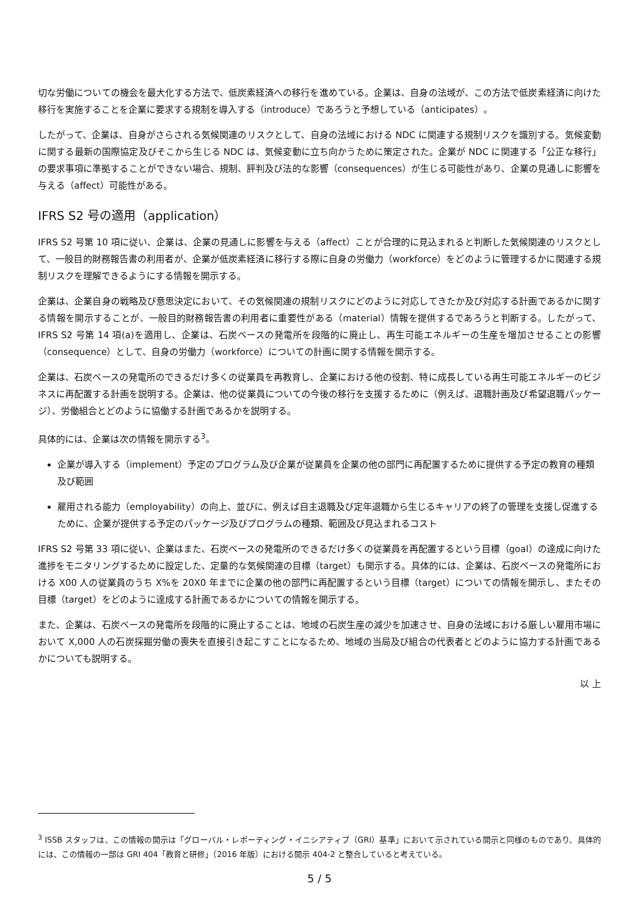切な労働についての機会を最大化する方法で、低炭素経済への移行を進めている。企業は、自身の法域が、この方法で低炭素経済に向けた移行を実施することを企業に要求する規制を導入する（introduce）であろうと予想している（anticipates）。
したがって、企業は、自身がさらされる気候関連のリスクとして、自身の法域における NDC に関連する規制リスクを識別する。気候変動に関する最新の国際協定及びそこから生じる NDC は、気候変動に立ち向かうために策定された。企業が NDC に関連する「公正な移行」の要求事項に準拠することができない場合、規制、評判及び法的な影響（consequences）が生じる可能性があり、企業の見通しに影響を与える（affect）可能性がある。
IFRS S2 号の適用（application）
IFRS S2 号第 10 項に従い、企業は、企業の見通しに影響を与える（affect）ことが合理的に見込まれると判断した気候関連のリスクとして、一般目的財務報告書の利用者が、企業が低炭素経済に移行する際に自身の労働力（workforce）をどのように管理するかに関連する規制リスクを理解できるようにする情報を開示する。
企業は、企業自身の戦略及び意思決定において、その気候関連の規制リスクにどのように対応してきたか及び対応する計画であるかに関する情報を開示することが、一般目的財務報告書の利用者に重要性がある（material）情報を提供するであろうと判断する。したがって、IFRS S2 号第 14 項(a)を適用し、企業は、石炭ベースの発電所を段階的に廃止し、再生可能エネルギーの生産を増加させることの影響（consequence）として、自身の労働力（workforce）についての計画に関する情報を開示する。
企業は、石炭ベースの発電所のできるだけ多くの従業員を再教育し、企業における他の役割、特に成長している再生可能エネルギーのビジネスに再配置する計画を説明する。企業は、他の従業員についての今後の移行を支援するために（例えば、退職計画及び希望退職パッケージ）、労働組合とどのように協働する計画であるかを説明する。
具体的には、企業は次の情報を開示する<sup>3</sup>。
企業が導入する（implement）予定のプログラム及び企業が従業員を企業の他の部門に再配置するために提供する予定の教育の種類及び範囲
雇用される能力（employability）の向上、並びに、例えば自主退職及び定年退職から生じるキャリアの終了の管理を支援し促進するために、企業が提供する予定のパッケージ及びプログラムの種類、範囲及び見込まれるコスト
IFRS S2 号第 33 項に従い、企業はまた、石炭ベースの発電所のできるだけ多くの従業員を再配置するという目標（goal）の達成に向けた進捗をモニタリングするために設定した、定量的な気候関連の目標（target）も開示する。具体的には、企業は、石炭ベースの発電所における X00 人の従業員のうち X%を 20X0 年までに企業の他の部門に再配置するという目標（target）についての情報を開示し、またその目標（target）をどのように達成する計画であるかについての情報を開示する。
また、企業は、石炭ベースの発電所を段階的に廃止することは、地域の石炭生産の減少を加速させ、自身の法域における厳しい雇用市場において X,000 人の石炭採掘労働の喪失を直接引き起こすことになるため、地域の当局及び組合の代表者とどのように協力する計画であるかについても説明する。
以 上
<sup>3</sup> ISSB スタッフは、この情報の開示は「グローバル・レポーティング・イニシアティブ（GRI）基準」において示されている開示と同様のものであり、具体的には、この情報の一部は GRI 404「教育と研修」（2016 年版）における開示 404-2 と整合していると考えている。
5 / 5